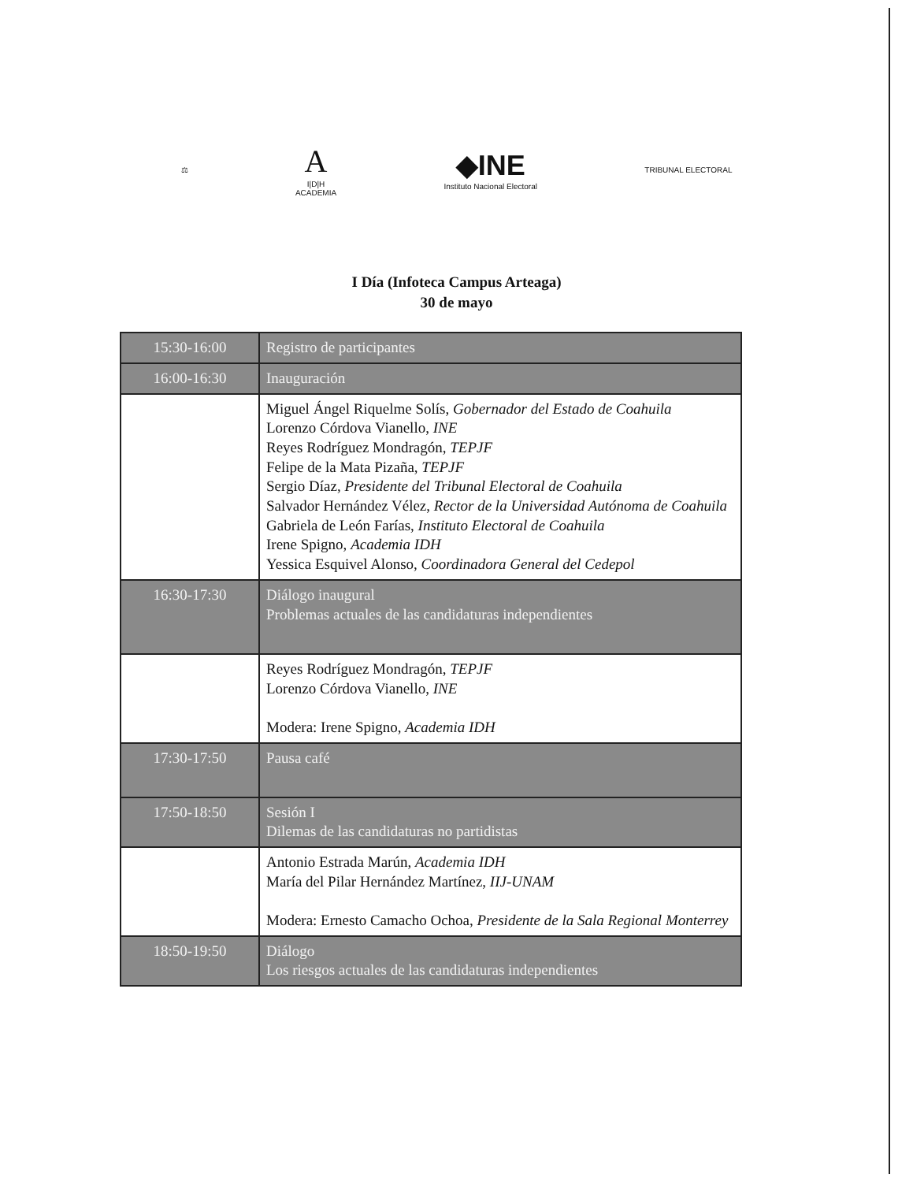⚖
A
I|D|H
ACADEMIA
◆INE
Instituto Nacional Electoral
TRIBUNAL ELECTORAL
I Día (Infoteca Campus Arteaga)
30 de mayo
| 15:30-16:00 | Registro de participantes |
| 16:00-16:30 | Inauguración |
| | Miguel Ángel Riquelme Solís, Gobernador del Estado de Coahuila Lorenzo Córdova Vianello, INE Reyes Rodríguez Mondragón, TEPJF Felipe de la Mata Pizaña, TEPJF Sergio Díaz, Presidente del Tribunal Electoral de Coahuila Salvador Hernández Vélez, Rector de la Universidad Autónoma de Coahuila Gabriela de León Farías, Instituto Electoral de Coahuila Irene Spigno, Academia IDH Yessica Esquivel Alonso, Coordinadora General del Cedepol |
| 16:30-17:30 | Diálogo inaugural Problemas actuales de las candidaturas independientes |
| | Reyes Rodríguez Mondragón, TEPJF Lorenzo Córdova Vianello, INE Modera: Irene Spigno, Academia IDH |
| 17:30-17:50 | Pausa café |
| 17:50-18:50 | Sesión I Dilemas de las candidaturas no partidistas |
| | Antonio Estrada Marún, Academia IDH María del Pilar Hernández Martínez, IIJ-UNAM Modera: Ernesto Camacho Ochoa, Presidente de la Sala Regional Monterrey |
| 18:50-19:50 | Diálogo Los riesgos actuales de las candidaturas independientes |